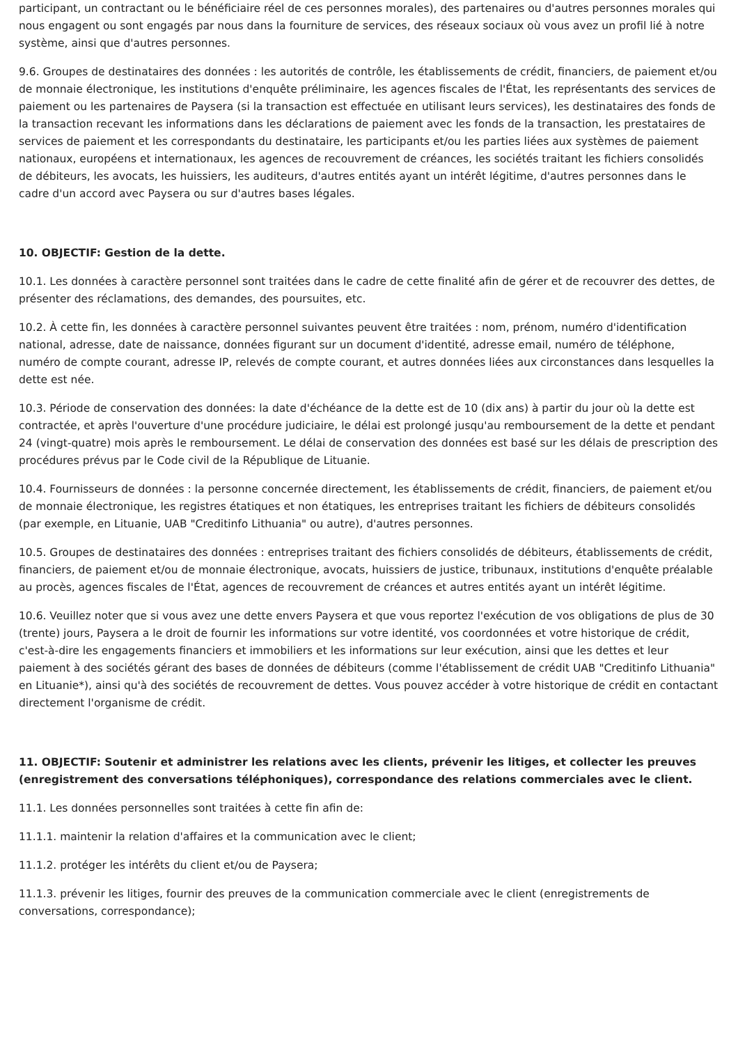participant, un contractant ou le bénéficiaire réel de ces personnes morales), des partenaires ou d'autres personnes morales qui nous engagent ou sont engagés par nous dans la fourniture de services, des réseaux sociaux où vous avez un profil lié à notre système, ainsi que d'autres personnes.
9.6. Groupes de destinataires des données : les autorités de contrôle, les établissements de crédit, financiers, de paiement et/ou de monnaie électronique, les institutions d'enquête préliminaire, les agences fiscales de l'État, les représentants des services de paiement ou les partenaires de Paysera (si la transaction est effectuée en utilisant leurs services), les destinataires des fonds de la transaction recevant les informations dans les déclarations de paiement avec les fonds de la transaction, les prestataires de services de paiement et les correspondants du destinataire, les participants et/ou les parties liées aux systèmes de paiement nationaux, européens et internationaux, les agences de recouvrement de créances, les sociétés traitant les fichiers consolidés de débiteurs, les avocats, les huissiers, les auditeurs, d'autres entités ayant un intérêt légitime, d'autres personnes dans le cadre d'un accord avec Paysera ou sur d'autres bases légales.
10. OBJECTIF: Gestion de la dette.
10.1. Les données à caractère personnel sont traitées dans le cadre de cette finalité afin de gérer et de recouvrer des dettes, de présenter des réclamations, des demandes, des poursuites, etc.
10.2. À cette fin, les données à caractère personnel suivantes peuvent être traitées : nom, prénom, numéro d'identification national, adresse, date de naissance, données figurant sur un document d'identité, adresse email, numéro de téléphone, numéro de compte courant, adresse IP, relevés de compte courant, et autres données liées aux circonstances dans lesquelles la dette est née.
10.3. Période de conservation des données: la date d'échéance de la dette est de 10 (dix ans) à partir du jour où la dette est contractée, et après l'ouverture d'une procédure judiciaire, le délai est prolongé jusqu'au remboursement de la dette et pendant 24 (vingt-quatre) mois après le remboursement. Le délai de conservation des données est basé sur les délais de prescription des procédures prévus par le Code civil de la République de Lituanie.
10.4. Fournisseurs de données : la personne concernée directement, les établissements de crédit, financiers, de paiement et/ou de monnaie électronique, les registres étatiques et non étatiques, les entreprises traitant les fichiers de débiteurs consolidés (par exemple, en Lituanie, UAB "Creditinfo Lithuania" ou autre), d'autres personnes.
10.5. Groupes de destinataires des données : entreprises traitant des fichiers consolidés de débiteurs, établissements de crédit, financiers, de paiement et/ou de monnaie électronique, avocats, huissiers de justice, tribunaux, institutions d'enquête préalable au procès, agences fiscales de l'État, agences de recouvrement de créances et autres entités ayant un intérêt légitime.
10.6. Veuillez noter que si vous avez une dette envers Paysera et que vous reportez l'exécution de vos obligations de plus de 30 (trente) jours, Paysera a le droit de fournir les informations sur votre identité, vos coordonnées et votre historique de crédit, c'est-à-dire les engagements financiers et immobiliers et les informations sur leur exécution, ainsi que les dettes et leur paiement à des sociétés gérant des bases de données de débiteurs (comme l'établissement de crédit UAB "Creditinfo Lithuania" en Lituanie*), ainsi qu'à des sociétés de recouvrement de dettes. Vous pouvez accéder à votre historique de crédit en contactant directement l'organisme de crédit.
11. OBJECTIF: Soutenir et administrer les relations avec les clients, prévenir les litiges, et collecter les preuves (enregistrement des conversations téléphoniques), correspondance des relations commerciales avec le client.
11.1. Les données personnelles sont traitées à cette fin afin de:
11.1.1. maintenir la relation d'affaires et la communication avec le client;
11.1.2. protéger les intérêts du client et/ou de Paysera;
11.1.3. prévenir les litiges, fournir des preuves de la communication commerciale avec le client (enregistrements de conversations, correspondance);